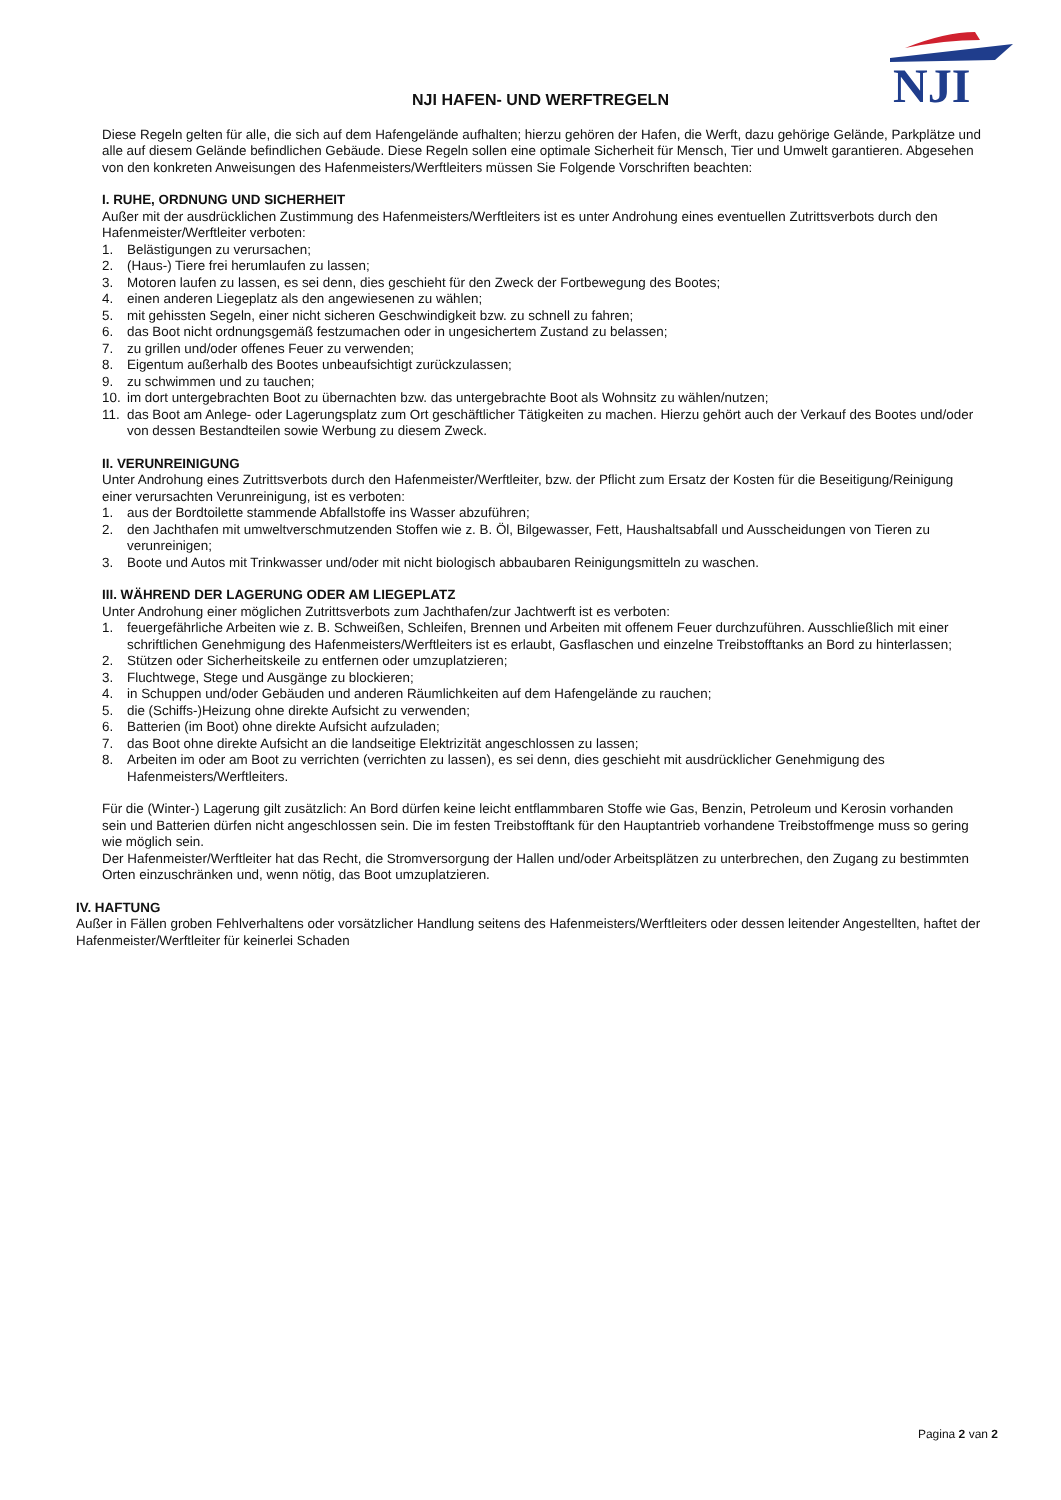NJI
NJI HAFEN- UND WERFTREGELN
Diese Regeln gelten für alle, die sich auf dem Hafengelände aufhalten; hierzu gehören der Hafen, die Werft, dazu gehörige Gelände, Parkplätze und alle auf diesem Gelände befindlichen Gebäude. Diese Regeln sollen eine optimale Sicherheit für Mensch, Tier und Umwelt garantieren. Abgesehen von den konkreten Anweisungen des Hafenmeisters/Werftleiters müssen Sie Folgende Vorschriften beachten:
I. RUHE, ORDNUNG UND SICHERHEIT
Außer mit der ausdrücklichen Zustimmung des Hafenmeisters/Werftleiters ist es unter Androhung eines eventuellen Zutrittsverbots durch den Hafenmeister/Werftleiter verboten:
1. Belästigungen zu verursachen;
2. (Haus-) Tiere frei herumlaufen zu lassen;
3. Motoren laufen zu lassen, es sei denn, dies geschieht für den Zweck der Fortbewegung des Bootes;
4. einen anderen Liegeplatz als den angewiesenen zu wählen;
5. mit gehissten Segeln, einer nicht sicheren Geschwindigkeit bzw. zu schnell zu fahren;
6. das Boot nicht ordnungsgemäß festzumachen oder in ungesichertem Zustand zu belassen;
7. zu grillen und/oder offenes Feuer zu verwenden;
8. Eigentum außerhalb des Bootes unbeaufsichtigt zurückzulassen;
9. zu schwimmen und zu tauchen;
10. im dort untergebrachten Boot zu übernachten bzw. das untergebrachte Boot als Wohnsitz zu wählen/nutzen;
11. das Boot am Anlege- oder Lagerungsplatz zum Ort geschäftlicher Tätigkeiten zu machen. Hierzu gehört auch der Verkauf des Bootes und/oder von dessen Bestandteilen sowie Werbung zu diesem Zweck.
II. VERUNREINIGUNG
Unter Androhung eines Zutrittsverbots durch den Hafenmeister/Werftleiter, bzw. der Pflicht zum Ersatz der Kosten für die Beseitigung/Reinigung einer verursachten Verunreinigung, ist es verboten:
1. aus der Bordtoilette stammende Abfallstoffe ins Wasser abzuführen;
2. den Jachthafen mit umweltverschmutzenden Stoffen wie z. B. Öl, Bilgewasser, Fett, Haushaltsabfall und Ausscheidungen von Tieren zu verunreinigen;
3. Boote und Autos mit Trinkwasser und/oder mit nicht biologisch abbaubaren Reinigungsmitteln zu waschen.
III. WÄHREND DER LAGERUNG ODER AM LIEGEPLATZ
Unter Androhung einer möglichen Zutrittsverbots zum Jachthafen/zur Jachtwerft ist es verboten:
1. feuergefährliche Arbeiten wie z. B. Schweißen, Schleifen, Brennen und Arbeiten mit offenem Feuer durchzuführen. Ausschließlich mit einer schriftlichen Genehmigung des Hafenmeisters/Werftleiters ist es erlaubt, Gasflaschen und einzelne Treibstofftanks an Bord zu hinterlassen;
2. Stützen oder Sicherheitskeile zu entfernen oder umzuplatzieren;
3. Fluchtwege, Stege und Ausgänge zu blockieren;
4. in Schuppen und/oder Gebäuden und anderen Räumlichkeiten auf dem Hafengelände zu rauchen;
5. die (Schiffs-)Heizung ohne direkte Aufsicht zu verwenden;
6. Batterien (im Boot) ohne direkte Aufsicht aufzuladen;
7. das Boot ohne direkte Aufsicht an die landseitige Elektrizität angeschlossen zu lassen;
8. Arbeiten im oder am Boot zu verrichten (verrichten zu lassen), es sei denn, dies geschieht mit ausdrücklicher Genehmigung des Hafenmeisters/Werftleiters.
Für die (Winter-) Lagerung gilt zusätzlich: An Bord dürfen keine leicht entflammbaren Stoffe wie Gas, Benzin, Petroleum und Kerosin vorhanden sein und Batterien dürfen nicht angeschlossen sein. Die im festen Treibstofftank für den Hauptantrieb vorhandene Treibstoffmenge muss so gering wie möglich sein.
Der Hafenmeister/Werftleiter hat das Recht, die Stromversorgung der Hallen und/oder Arbeitsplätzen zu unterbrechen, den Zugang zu bestimmten Orten einzuschränken und, wenn nötig, das Boot umzuplatzieren.
IV. HAFTUNG
Außer in Fällen groben Fehlverhaltens oder vorsätzlicher Handlung seitens des Hafenmeisters/Werftleiters oder dessen leitender Angestellten, haftet der Hafenmeister/Werftleiter für keinerlei Schaden
Pagina 2 van 2